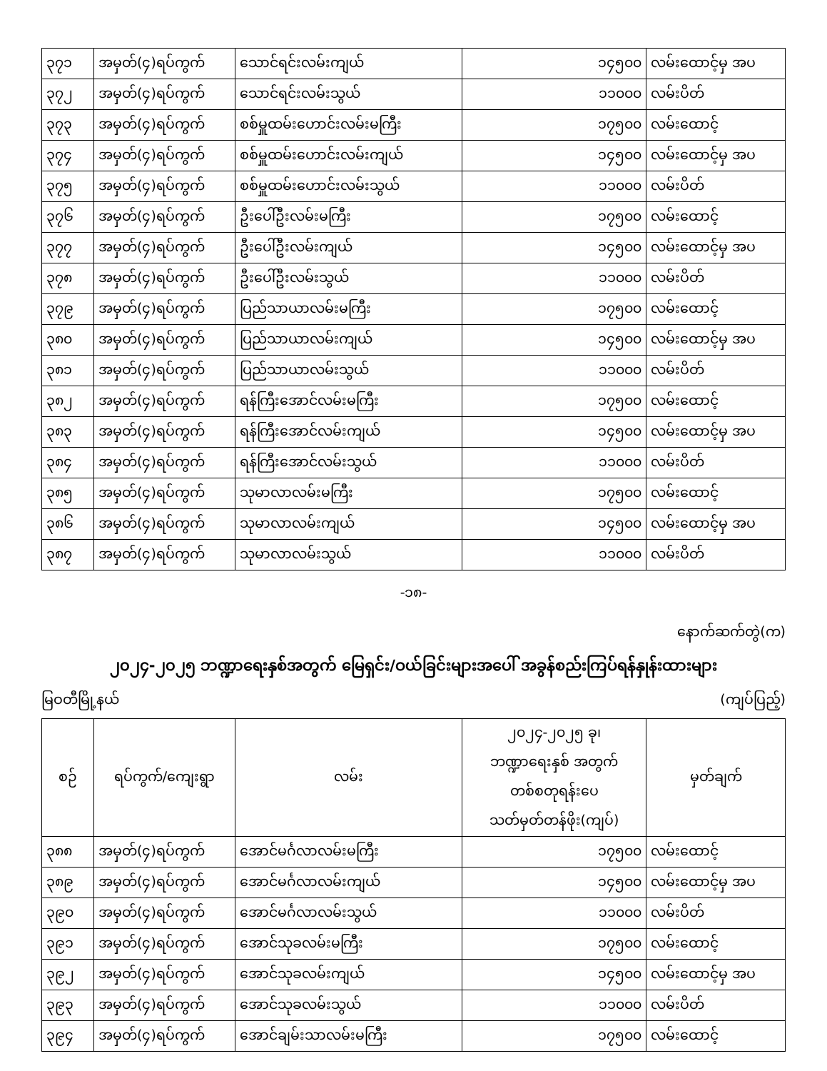| ၃၇၁ | အမှတ်(၄)ရပ်ကွက် | သောင်ရင်းလမ်းကျယ် | ၁၄၅၀၀ | လမ်းထောင့်မှ အပ |
| ၃၇၂ | အမှတ်(၄)ရပ်ကွက် | သောင်ရင်းလမ်းသွယ် | ၁၁၀၀၀ | လမ်းပိတ် |
| ၃၇၃ | အမှတ်(၄)ရပ်ကွက် | စစ်မှူထမ်းဟောင်းလမ်းမကြီး | ၁၇၅၀၀ | လမ်းထောင့် |
| ၃၇၄ | အမှတ်(၄)ရပ်ကွက် | စစ်မှူထမ်းဟောင်းလမ်းကျယ် | ၁၄၅၀၀ | လမ်းထောင့်မှ အပ |
| ၃၇၅ | အမှတ်(၄)ရပ်ကွက် | စစ်မှူထမ်းဟောင်းလမ်းသွယ် | ၁၁၀၀၀ | လမ်းပိတ် |
| ၃၇၆ | အမှတ်(၄)ရပ်ကွက် | ဦးပေါ်ဦးလမ်းမကြီး | ၁၇၅၀၀ | လမ်းထောင့် |
| ၃၇၇ | အမှတ်(၄)ရပ်ကွက် | ဦးပေါ်ဦးလမ်းကျယ် | ၁၄၅၀၀ | လမ်းထောင့်မှ အပ |
| ၃၇၈ | အမှတ်(၄)ရပ်ကွက် | ဦးပေါ်ဦးလမ်းသွယ် | ၁၁၀၀၀ | လမ်းပိတ် |
| ၃၇၉ | အမှတ်(၄)ရပ်ကွက် | ပြည်သာယာလမ်းမကြီး | ၁၇၅၀၀ | လမ်းထောင့် |
| ၃၈၀ | အမှတ်(၄)ရပ်ကွက် | ပြည်သာယာလမ်းကျယ် | ၁၄၅၀၀ | လမ်းထောင့်မှ အပ |
| ၃၈၁ | အမှတ်(၄)ရပ်ကွက် | ပြည်သာယာလမ်းသွယ် | ၁၁၀၀၀ | လမ်းပိတ် |
| ၃၈၂ | အမှတ်(၄)ရပ်ကွက် | ရန်ကြီးအောင်လမ်းမကြီး | ၁၇၅၀၀ | လမ်းထောင့် |
| ၃၈၃ | အမှတ်(၄)ရပ်ကွက် | ရန်ကြီးအောင်လမ်းကျယ် | ၁၄၅၀၀ | လမ်းထောင့်မှ အပ |
| ၃၈၄ | အမှတ်(၄)ရပ်ကွက် | ရန်ကြီးအောင်လမ်းသွယ် | ၁၁၀၀၀ | လမ်းပိတ် |
| ၃၈၅ | အမှတ်(၄)ရပ်ကွက် | သုမာလာလမ်းမကြီး | ၁၇၅၀၀ | လမ်းထောင့် |
| ၃၈၆ | အမှတ်(၄)ရပ်ကွက် | သုမာလာလမ်းကျယ် | ၁၄၅၀၀ | လမ်းထောင့်မှ အပ |
| ၃၈၇ | အမှတ်(၄)ရပ်ကွက် | သုမာလာလမ်းသွယ် | ၁၁၀၀၀ | လမ်းပိတ် |
-၁၈-
နောက်ဆက်တွဲ(က)
၂၀၂၄-၂၀၂၅ ဘဏ္ဍာရေးနှစ်အတွက် မြေရှင်း/ဝယ်ခြင်းများအပေါ် အခွန်စည်းကြပ်ရန်နှုန်းထားများ
မြဝတီမြို့နယ် (ကျပ်ပြည့်)
| စဉ် | ရပ်ကွက်/ကျေးရွာ | လမ်း | ၂၀၂၄-၂၀၂၅ ခု၊ ဘဏ္ဍာရေးနှစ် အတွက် တစ်စတုရန်းပေ သတ်မှတ်တန်ဖိုး(ကျပ်) | မှတ်ချက် |
| --- | --- | --- | --- | --- |
| ၃၈၈ | အမှတ်(၄)ရပ်ကွက် | အောင်မင်္ဂလာလမ်းမကြီး | ၁၇၅၀၀ | လမ်းထောင့် |
| ၃၈၉ | အမှတ်(၄)ရပ်ကွက် | အောင်မင်္ဂလာလမ်းကျယ် | ၁၄၅၀၀ | လမ်းထောင့်မှ အပ |
| ၃၉၀ | အမှတ်(၄)ရပ်ကွက် | အောင်မင်္ဂလာလမ်းသွယ် | ၁၁၀၀၀ | လမ်းပိတ် |
| ၃၉၁ | အမှတ်(၄)ရပ်ကွက် | အောင်သုခလမ်းမကြီး | ၁၇၅၀၀ | လမ်းထောင့် |
| ၃၉၂ | အမှတ်(၄)ရပ်ကွက် | အောင်သုခလမ်းကျယ် | ၁၄၅၀၀ | လမ်းထောင့်မှ အပ |
| ၃၉၃ | အမှတ်(၄)ရပ်ကွက် | အောင်သုခလမ်းသွယ် | ၁၁၀၀၀ | လမ်းပိတ် |
| ၃၉၄ | အမှတ်(၄)ရပ်ကွက် | အောင်ချမ်းသာလမ်းမကြီး | ၁၇၅၀၀ | လမ်းထောင့် |